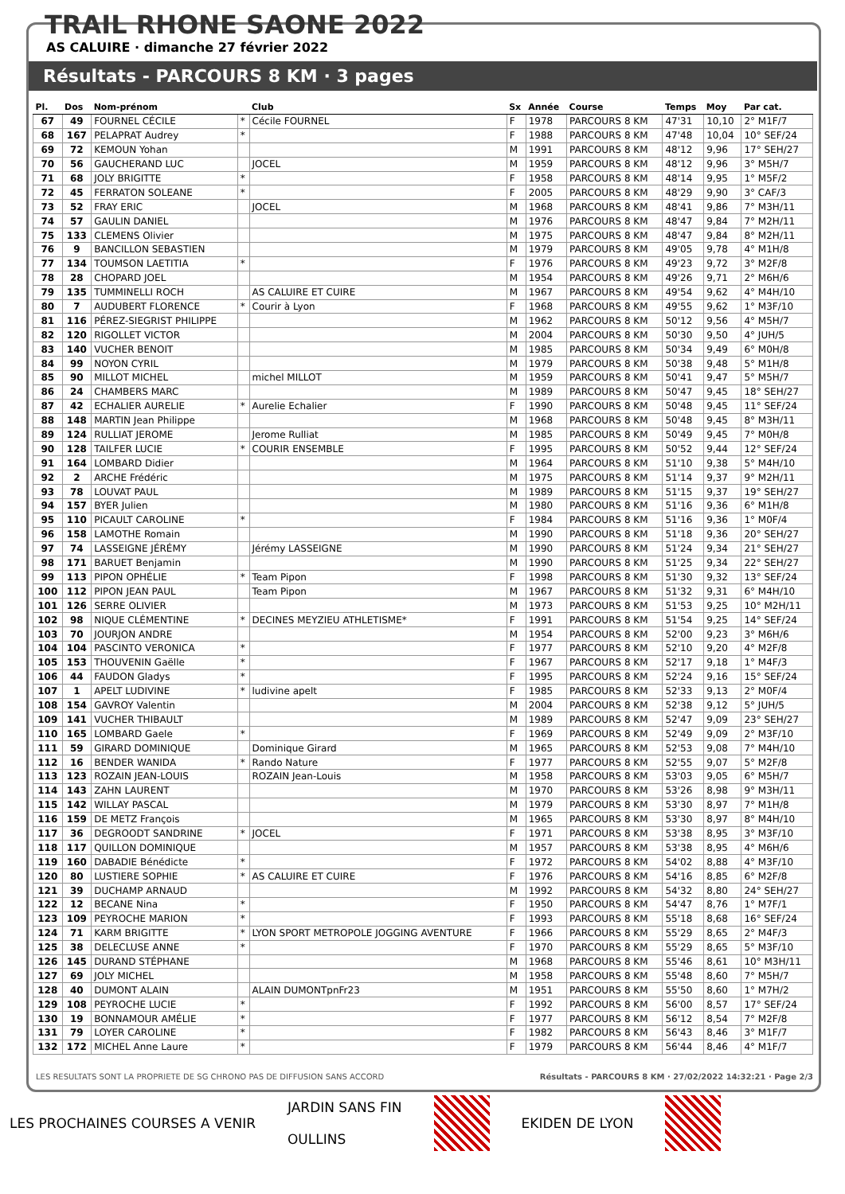TRAIL RHONE SAONE 2022
AS CALUIRE · dimanche 27 février 2022
Résultats - PARCOURS 8 KM · 3 pages
| Pl. | Dos | Nom-prénom | | Club | Sx | Année | Course | Temps | Moy | Par cat. |
| --- | --- | --- | --- | --- | --- | --- | --- | --- | --- | --- |
| 67 | 49 | FOURNEL CÉCILE | * | Cécile FOURNEL | F | 1978 | PARCOURS 8 KM | 47'31 | 10,10 | 2° M1F/7 |
| 68 | 167 | PELAPRAT Audrey | * | | F | 1988 | PARCOURS 8 KM | 47'48 | 10,04 | 10° SEF/24 |
| 69 | 72 | KEMOUN Yohan | | | M | 1991 | PARCOURS 8 KM | 48'12 | 9,96 | 17° SEH/27 |
| 70 | 56 | GAUCHERAND LUC | | JOCEL | M | 1959 | PARCOURS 8 KM | 48'12 | 9,96 | 3° M5H/7 |
| 71 | 68 | JOLY BRIGITTE | * | | F | 1958 | PARCOURS 8 KM | 48'14 | 9,95 | 1° M5F/2 |
| 72 | 45 | FERRATON SOLEANE | * | | F | 2005 | PARCOURS 8 KM | 48'29 | 9,90 | 3° CAF/3 |
| 73 | 52 | FRAY ERIC | | JOCEL | M | 1968 | PARCOURS 8 KM | 48'41 | 9,86 | 7° M3H/11 |
| 74 | 57 | GAULIN DANIEL | | | M | 1976 | PARCOURS 8 KM | 48'47 | 9,84 | 7° M2H/11 |
| 75 | 133 | CLEMENS Olivier | | | M | 1975 | PARCOURS 8 KM | 48'47 | 9,84 | 8° M2H/11 |
| 76 | 9 | BANCILLON SEBASTIEN | | | M | 1979 | PARCOURS 8 KM | 49'05 | 9,78 | 4° M1H/8 |
| 77 | 134 | TOUMSON LAETITIA | * | | F | 1976 | PARCOURS 8 KM | 49'23 | 9,72 | 3° M2F/8 |
| 78 | 28 | CHOPARD JOEL | | | M | 1954 | PARCOURS 8 KM | 49'26 | 9,71 | 2° M6H/6 |
| 79 | 135 | TUMMINELLI ROCH | | AS CALUIRE ET CUIRE | M | 1967 | PARCOURS 8 KM | 49'54 | 9,62 | 4° M4H/10 |
| 80 | 7 | AUDUBERT FLORENCE | * | Courir à Lyon | F | 1968 | PARCOURS 8 KM | 49'55 | 9,62 | 1° M3F/10 |
| 81 | 116 | PÉREZ-SIEGRIST PHILIPPE | | | M | 1962 | PARCOURS 8 KM | 50'12 | 9,56 | 4° M5H/7 |
| 82 | 120 | RIGOLLET VICTOR | | | M | 2004 | PARCOURS 8 KM | 50'30 | 9,50 | 4° JUH/5 |
| 83 | 140 | VUCHER BENOIT | | | M | 1985 | PARCOURS 8 KM | 50'34 | 9,49 | 6° M0H/8 |
| 84 | 99 | NOYON CYRIL | | | M | 1979 | PARCOURS 8 KM | 50'38 | 9,48 | 5° M1H/8 |
| 85 | 90 | MILLOT MICHEL | | michel MILLOT | M | 1959 | PARCOURS 8 KM | 50'41 | 9,47 | 5° M5H/7 |
| 86 | 24 | CHAMBERS MARC | | | M | 1989 | PARCOURS 8 KM | 50'47 | 9,45 | 18° SEH/27 |
| 87 | 42 | ECHALIER AURELIE | * | Aurelie Echalier | F | 1990 | PARCOURS 8 KM | 50'48 | 9,45 | 11° SEF/24 |
| 88 | 148 | MARTIN Jean Philippe | | | M | 1968 | PARCOURS 8 KM | 50'48 | 9,45 | 8° M3H/11 |
| 89 | 124 | RULLIAT JEROME | | Jerome Rulliat | M | 1985 | PARCOURS 8 KM | 50'49 | 9,45 | 7° M0H/8 |
| 90 | 128 | TAILFER LUCIE | * | COURIR ENSEMBLE | F | 1995 | PARCOURS 8 KM | 50'52 | 9,44 | 12° SEF/24 |
| 91 | 164 | LOMBARD Didier | | | M | 1964 | PARCOURS 8 KM | 51'10 | 9,38 | 5° M4H/10 |
| 92 | 2 | ARCHE Frédéric | | | M | 1975 | PARCOURS 8 KM | 51'14 | 9,37 | 9° M2H/11 |
| 93 | 78 | LOUVAT PAUL | | | M | 1989 | PARCOURS 8 KM | 51'15 | 9,37 | 19° SEH/27 |
| 94 | 157 | BYER Julien | | | M | 1980 | PARCOURS 8 KM | 51'16 | 9,36 | 6° M1H/8 |
| 95 | 110 | PICAULT CAROLINE | * | | F | 1984 | PARCOURS 8 KM | 51'16 | 9,36 | 1° M0F/4 |
| 96 | 158 | LAMOTHE Romain | | | M | 1990 | PARCOURS 8 KM | 51'18 | 9,36 | 20° SEH/27 |
| 97 | 74 | LASSEIGNE JÉRÉMY | | Jérémy LASSEIGNE | M | 1990 | PARCOURS 8 KM | 51'24 | 9,34 | 21° SEH/27 |
| 98 | 171 | BARUET Benjamin | | | M | 1990 | PARCOURS 8 KM | 51'25 | 9,34 | 22° SEH/27 |
| 99 | 113 | PIPON OPHÉLIE | * | Team Pipon | F | 1998 | PARCOURS 8 KM | 51'30 | 9,32 | 13° SEF/24 |
| 100 | 112 | PIPON JEAN PAUL | | Team Pipon | M | 1967 | PARCOURS 8 KM | 51'32 | 9,31 | 6° M4H/10 |
| 101 | 126 | SERRE OLIVIER | | | M | 1973 | PARCOURS 8 KM | 51'53 | 9,25 | 10° M2H/11 |
| 102 | 98 | NIQUE CLÉMENTINE | * | DECINES MEYZIEU ATHLETISME* | F | 1991 | PARCOURS 8 KM | 51'54 | 9,25 | 14° SEF/24 |
| 103 | 70 | JOURJON ANDRE | | | M | 1954 | PARCOURS 8 KM | 52'00 | 9,23 | 3° M6H/6 |
| 104 | 104 | PASCINTO VERONICA | * | | F | 1977 | PARCOURS 8 KM | 52'10 | 9,20 | 4° M2F/8 |
| 105 | 153 | THOUVENIN Gaëlle | * | | F | 1967 | PARCOURS 8 KM | 52'17 | 9,18 | 1° M4F/3 |
| 106 | 44 | FAUDON Gladys | * | | F | 1995 | PARCOURS 8 KM | 52'24 | 9,16 | 15° SEF/24 |
| 107 | 1 | APELT LUDIVINE | * | ludivine apelt | F | 1985 | PARCOURS 8 KM | 52'33 | 9,13 | 2° M0F/4 |
| 108 | 154 | GAVROY Valentin | | | M | 2004 | PARCOURS 8 KM | 52'38 | 9,12 | 5° JUH/5 |
| 109 | 141 | VUCHER THIBAULT | | | M | 1989 | PARCOURS 8 KM | 52'47 | 9,09 | 23° SEH/27 |
| 110 | 165 | LOMBARD Gaele | * | | F | 1969 | PARCOURS 8 KM | 52'49 | 9,09 | 2° M3F/10 |
| 111 | 59 | GIRARD DOMINIQUE | | Dominique Girard | M | 1965 | PARCOURS 8 KM | 52'53 | 9,08 | 7° M4H/10 |
| 112 | 16 | BENDER WANIDA | * | Rando Nature | F | 1977 | PARCOURS 8 KM | 52'55 | 9,07 | 5° M2F/8 |
| 113 | 123 | ROZAIN JEAN-LOUIS | | ROZAIN Jean-Louis | M | 1958 | PARCOURS 8 KM | 53'03 | 9,05 | 6° M5H/7 |
| 114 | 143 | ZAHN LAURENT | | | M | 1970 | PARCOURS 8 KM | 53'26 | 8,98 | 9° M3H/11 |
| 115 | 142 | WILLAY PASCAL | | | M | 1979 | PARCOURS 8 KM | 53'30 | 8,97 | 7° M1H/8 |
| 116 | 159 | DE METZ François | | | M | 1965 | PARCOURS 8 KM | 53'30 | 8,97 | 8° M4H/10 |
| 117 | 36 | DEGROODT SANDRINE | * | JOCEL | F | 1971 | PARCOURS 8 KM | 53'38 | 8,95 | 3° M3F/10 |
| 118 | 117 | QUILLON DOMINIQUE | | | M | 1957 | PARCOURS 8 KM | 53'38 | 8,95 | 4° M6H/6 |
| 119 | 160 | DABADIE Bénédicte | * | | F | 1972 | PARCOURS 8 KM | 54'02 | 8,88 | 4° M3F/10 |
| 120 | 80 | LUSTIERE SOPHIE | * | AS CALUIRE ET CUIRE | F | 1976 | PARCOURS 8 KM | 54'16 | 8,85 | 6° M2F/8 |
| 121 | 39 | DUCHAMP ARNAUD | | | M | 1992 | PARCOURS 8 KM | 54'32 | 8,80 | 24° SEH/27 |
| 122 | 12 | BECANE Nina | * | | F | 1950 | PARCOURS 8 KM | 54'47 | 8,76 | 1° M7F/1 |
| 123 | 109 | PEYROCHE MARION | * | | F | 1993 | PARCOURS 8 KM | 55'18 | 8,68 | 16° SEF/24 |
| 124 | 71 | KARM BRIGITTE | * | LYON SPORT METROPOLE JOGGING AVENTURE | F | 1966 | PARCOURS 8 KM | 55'29 | 8,65 | 2° M4F/3 |
| 125 | 38 | DELECLUSE ANNE | * | | F | 1970 | PARCOURS 8 KM | 55'29 | 8,65 | 5° M3F/10 |
| 126 | 145 | DURAND STÉPHANE | | | M | 1968 | PARCOURS 8 KM | 55'46 | 8,61 | 10° M3H/11 |
| 127 | 69 | JOLY MICHEL | | | M | 1958 | PARCOURS 8 KM | 55'48 | 8,60 | 7° M5H/7 |
| 128 | 40 | DUMONT ALAIN | | ALAIN DUMONTpnFr23 | M | 1951 | PARCOURS 8 KM | 55'50 | 8,60 | 1° M7H/2 |
| 129 | 108 | PEYROCHE LUCIE | * | | F | 1992 | PARCOURS 8 KM | 56'00 | 8,57 | 17° SEF/24 |
| 130 | 19 | BONNAMOUR AMÉLIE | * | | F | 1977 | PARCOURS 8 KM | 56'12 | 8,54 | 7° M2F/8 |
| 131 | 79 | LOYER CAROLINE | * | | F | 1982 | PARCOURS 8 KM | 56'43 | 8,46 | 3° M1F/7 |
| 132 | 172 | MICHEL Anne Laure | * | | F | 1979 | PARCOURS 8 KM | 56'44 | 8,46 | 4° M1F/7 |
LES RESULTATS SONT LA PROPRIETE DE SG CHRONO PAS DE DIFFUSION SANS ACCORD Résultats - PARCOURS 8 KM · 27/02/2022 14:32:21 · Page 2/3
LES PROCHAINES COURSES A VENIR JARDIN SANS FIN
OULLINS
EKIDEN DE LYON